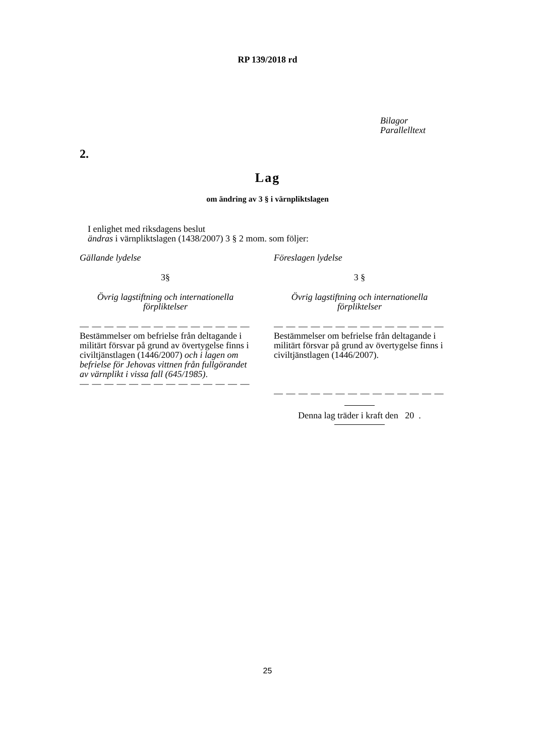RP 139/2018 rd
Bilagor
Parallelltext
2.
Lag
om ändring av 3 § i värnpliktslagen
I enlighet med riksdagens beslut
ändras i värnpliktslagen (1438/2007) 3 § 2 mom. som följer:
Gällande lydelse
3§
Övrig lagstiftning och internationella förpliktelser
— — — — — — — — — — — — — —
Bestämmelser om befrielse från deltagande i militärt försvar på grund av övertygelse finns i civiltjänstlagen (1446/2007) och i lagen om befrielse för Jehovas vittnen från fullgörandet av värnplikt i vissa fall (645/1985).
— — — — — — — — — — — — — —
Föreslagen lydelse
3 §
Övrig lagstiftning och internationella förpliktelser
— — — — — — — — — — — — — —
Bestämmelser om befrielse från deltagande i militärt försvar på grund av övertygelse finns i civiltjänstlagen (1446/2007).
— — — — — — — — — — — — — —
Denna lag träder i kraft den 20 .
25